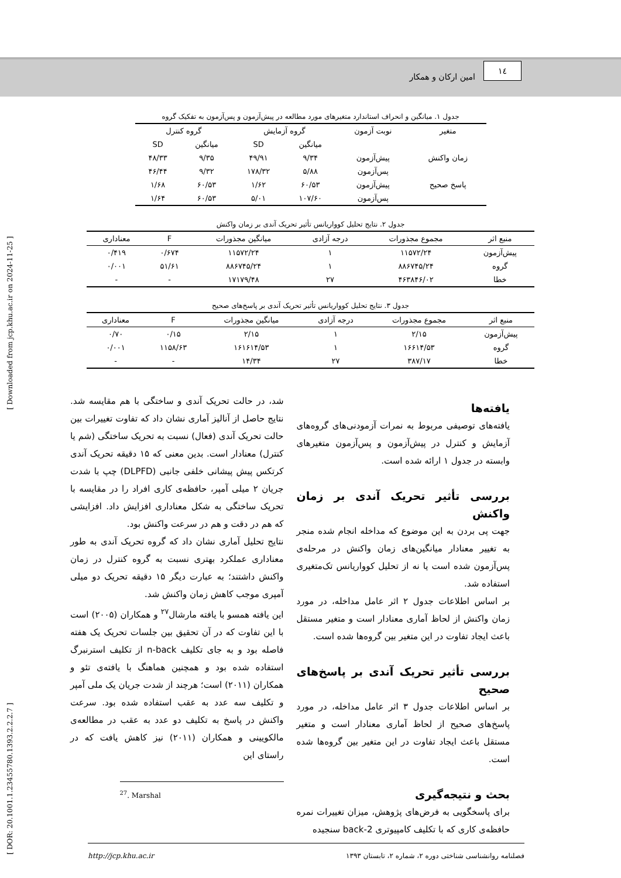١٤ امین ارکان و همکار
[ DOR: 20.1001.1.23455780.1393.2.2.2.7 ]
[ Downloaded from jcp.khu.ac.ir on 2024-11-25 ]
جدول ۱. میانگین و انحراف استاندارد متغیرهای مورد مطالعه در پیش‌آزمون و پس‌آزمون به تفکیک گروه
| متغیر | نوبت آزمون | گروه آزمایش | | گروه کنترل | |
| --- | --- | --- | --- | --- | --- |
| | | میانگین | SD | میانگین | SD |
| زمان واکنش | پیش‌آزمون | ۹/۳۴ | ۴۹/۹۱ | ۹/۳۵ | ۴۸/۳۳ |
| | پس‌آزمون | ۵/۸۸ | ۱۷۸/۳۲ | ۹/۳۲ | ۴۶/۴۴ |
| پاسخ صحیح | پیش‌آزمون | ۶۰/۵۳ | ۱/۶۲ | ۶۰/۵۳ | ۱/۶۸ |
| | پس‌آزمون | ۱۰۷/۶۰ | ۵/۰۱ | ۶۰/۵۳ | ۱/۶۴ |
جدول ۲. نتایج تحلیل کوواریانس تأثیر تحریک آندی بر زمان واکنش
| منبع اثر | مجموع مجذورات | درجه آزادی | میانگین مجذورات | F | معناداری |
| --- | --- | --- | --- | --- | --- |
| پیش‌آزمون | ۱۱۵۷۲/۲۴ | ۱ | ۱۱۵۷۲/۲۴ | ۰/۶۷۴ | ۰/۴۱۹ |
| گروه | ۸۸۶۷۴۵/۲۴ | ۱ | ۸۸۶۷۴۵/۲۴ | ۵۱/۶۱ | ۰/۰۰۱ |
| خطا | ۴۶۳۸۴۶/۰۲ | ۲۷ | ۱۷۱۷۹/۴۸ | - | - |
جدول ۳. نتایج تحلیل کوواریانس تأثیر تحریک آندی بر پاسخ‌های صحیح
| منبع اثر | مجموع مجذورات | درجه آزادی | میانگین مجذورات | F | معناداری |
| --- | --- | --- | --- | --- | --- |
| پیش‌آزمون | ۲/۱۵ | ۱ | ۲/۱۵ | ۰/۱۵ | ۰/۷۰ |
| گروه | ۱۶۶۱۴/۵۳ | ۱ | ۱۶۱۶۱۴/۵۳ | ۱۱۵۸/۶۳ | ۰/۰۰۱ |
| خطا | ۳۸۷/۱۷ | ۲۷ | ۱۴/۳۴ | - | - |
یافته‌ها
یافته‌های توصیفی مربوط به نمرات آزمودنی‌های گروه‌های آزمایش و کنترل در پیش‌آزمون و پس‌آزمون متغیرهای وابسته در جدول ۱ ارائه شده است.
بررسی تأثیر تحریک آندی بر زمان واکنش
جهت پی بردن به این موضوع که مداخله انجام شده منجر به تغییر معنادار میانگین‌های زمان واکنش در مرحله‌ی پس‌آزمون شده است یا نه از تحلیل کوواریانس تک‌متغیری استفاده شد.
بر اساس اطلاعات جدول ۲ اثر عامل مداخله، در مورد زمان واکنش از لحاظ آماری معنادار است و متغیر مستقل باعث ایجاد تفاوت در این متغیر بین گروه‌ها شده است.
بررسی تأثیر تحریک آندی بر پاسخ‌های صحیح
بر اساس اطلاعات جدول ۳ اثر عامل مداخله، در مورد پاسخ‌های صحیح از لحاظ آماری معنادار است و متغیر مستقل باعث ایجاد تفاوت در این متغیر بین گروه‌ها شده است.
بحث و نتیجه‌گیری
برای پاسخگویی به فرض‌های پژوهش، میزان تغییرات نمره حافظه‌ی کاری که با تکلیف کامپیوتری 2-back سنجیده
شد، در حالت تحریک آندی و ساختگی با هم مقایسه شد. نتایج حاصل از آنالیز آماری نشان داد که تفاوت تغییرات بین حالت تحریک آندی (فعال) نسبت به تحریک ساختگی (شم یا کنترل) معنادار است. بدین معنی که ۱۵ دقیقه تحریک آندی کرتکس پیش پیشانی خلفی جانبی (DLPFD) چپ با شدت جریان ۲ میلی آمپر، حافظه‌ی کاری افراد را در مقایسه با تحریک ساختگی به شکل معناداری افزایش داد. افزایشی که هم در دقت و هم در سرعت واکنش بود.
نتایج تحلیل آماری نشان داد که گروه تحریک آندی به طور معناداری عملکرد بهتری نسبت به گروه کنترل در زمان واکنش داشتند؛ به عبارت دیگر ۱۵ دقیقه تحریک دو میلی آمپری موجب کاهش زمان واکنش شد.
این یافته همسو با یافته مارشال<sup>۲۷</sup> و همکاران (۲۰۰۵) است با این تفاوت که در آن تحقیق بین جلسات تحریک یک هفته فاصله بود و به جای تکلیف n-back از تکلیف استرنبرگ استفاده شده بود و همچنین هماهنگ با یافته‌ی تئو و همکاران (۲۰۱۱) است؛ هرچند از شدت جریان یک ملی آمپر و تکلیف سه عدد به عقب استفاده شده بود. سرعت واکنش در پاسخ به تکلیف دو عدد به عقب در مطالعه‌ی مالکویینی و همکاران (۲۰۱۱) نیز کاهش یافت که در راستای این
<sup>27</sup>. Marshal
فصلنامه روانشناسی شناختی دوره ۲، شماره ۲، تابستان ۱۳۹۳ http://jcp.khu.ac.ir